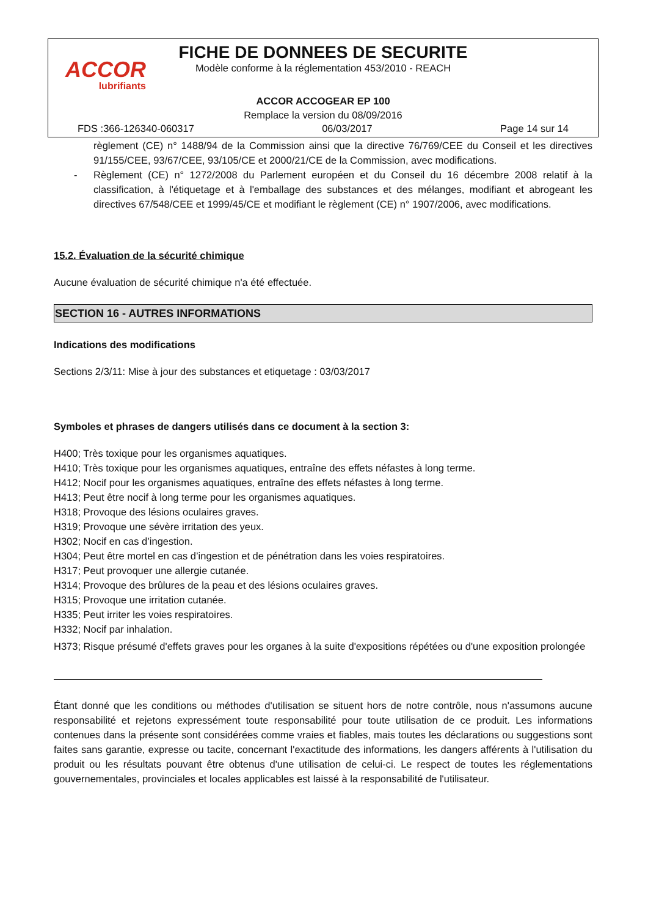ACCOR
lubrifiants
FICHE DE DONNEES DE SECURITE
Modèle conforme à la réglementation 453/2010 - REACH
ACCOR ACCOGEAR EP 100
Remplace la version du 08/09/2016
FDS :366-126340-060317 06/03/2017 Page 14 sur 14
règlement (CE) n° 1488/94 de la Commission ainsi que la directive 76/769/CEE du Conseil et les directives 91/155/CEE, 93/67/CEE, 93/105/CE et 2000/21/CE de la Commission, avec modifications.
- Règlement (CE) n° 1272/2008 du Parlement européen et du Conseil du 16 décembre 2008 relatif à la classification, à l'étiquetage et à l'emballage des substances et des mélanges, modifiant et abrogeant les directives 67/548/CEE et 1999/45/CE et modifiant le règlement (CE) n° 1907/2006, avec modifications.
15.2. Évaluation de la sécurité chimique
Aucune évaluation de sécurité chimique n'a été effectuée.
SECTION 16 - AUTRES INFORMATIONS
Indications des modifications
Sections 2/3/11: Mise à jour des substances et etiquetage : 03/03/2017
Symboles et phrases de dangers utilisés dans ce document à la section 3:
H400; Très toxique pour les organismes aquatiques.
H410; Très toxique pour les organismes aquatiques, entraîne des effets néfastes à long terme.
H412; Nocif pour les organismes aquatiques, entraîne des effets néfastes à long terme.
H413; Peut être nocif à long terme pour les organismes aquatiques.
H318; Provoque des lésions oculaires graves.
H319; Provoque une sévère irritation des yeux.
H302; Nocif en cas d’ingestion.
H304; Peut être mortel en cas d’ingestion et de pénétration dans les voies respiratoires.
H317; Peut provoquer une allergie cutanée.
H314; Provoque des brûlures de la peau et des lésions oculaires graves.
H315; Provoque une irritation cutanée.
H335; Peut irriter les voies respiratoires.
H332; Nocif par inhalation.
H373; Risque présumé d'effets graves pour les organes à la suite d'expositions répétées ou d'une exposition prolongée
Étant donné que les conditions ou méthodes d'utilisation se situent hors de notre contrôle, nous n'assumons aucune responsabilité et rejetons expressément toute responsabilité pour toute utilisation de ce produit. Les informations contenues dans la présente sont considérées comme vraies et fiables, mais toutes les déclarations ou suggestions sont faites sans garantie, expresse ou tacite, concernant l'exactitude des informations, les dangers afférents à l'utilisation du produit ou les résultats pouvant être obtenus d'une utilisation de celui-ci. Le respect de toutes les réglementations gouvernementales, provinciales et locales applicables est laissé à la responsabilité de l'utilisateur.